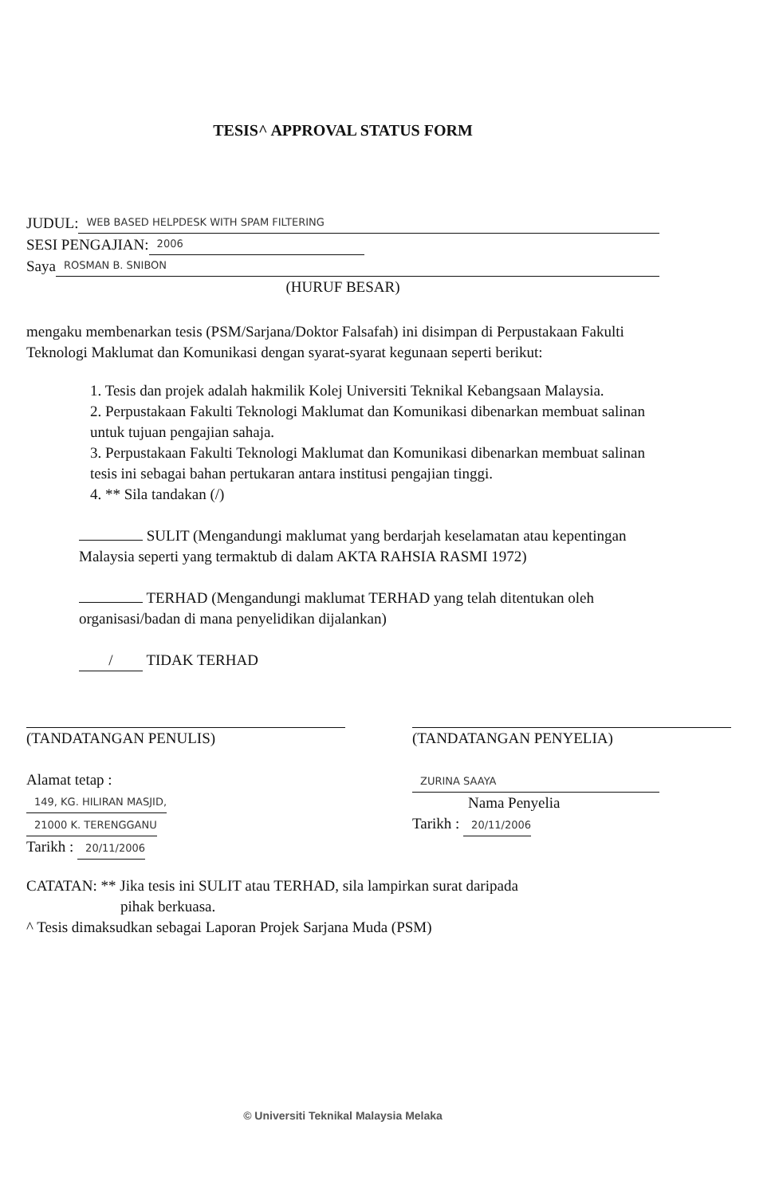TESIS^ APPROVAL STATUS FORM
JUDUL: WEB BASED HELPDESK WITH SPAM FILTERING
SESI PENGAJIAN: 2006
Saya ROSMAN B. SNIBON
(HURUF BESAR)
mengaku membenarkan tesis (PSM/Sarjana/Doktor Falsafah) ini disimpan di Perpustakaan Fakulti Teknologi Maklumat dan Komunikasi dengan syarat-syarat kegunaan seperti berikut:
1. Tesis dan projek adalah hakmilik Kolej Universiti Teknikal Kebangsaan Malaysia.
2. Perpustakaan Fakulti Teknologi Maklumat dan Komunikasi dibenarkan membuat salinan untuk tujuan pengajian sahaja.
3. Perpustakaan Fakulti Teknologi Maklumat dan Komunikasi dibenarkan membuat salinan tesis ini sebagai bahan pertukaran antara institusi pengajian tinggi.
4. ** Sila tandakan (/)
SULIT (Mengandungi maklumat yang berdarjah keselamatan atau kepentingan Malaysia seperti yang termaktub di dalam AKTA RAHSIA RASMI 1972)
TERHAD (Mengandungi maklumat TERHAD yang telah ditentukan oleh organisasi/badan di mana penyelidikan dijalankan)
/ TIDAK TERHAD
(TANDATANGAN PENULIS)
Alamat tetap : 149, KG. HILIRAN MASJID,
21000 K. TERENGGANU
Tarikh : 20/11/2006
(TANDATANGAN PENYELIA)
ZURINA SAAYA
Nama Penyelia
Tarikh : 20/11/2006
CATATAN: ** Jika tesis ini SULIT atau TERHAD, sila lampirkan surat daripada
pihak berkuasa.
^ Tesis dimaksudkan sebagai Laporan Projek Sarjana Muda (PSM)
© Universiti Teknikal Malaysia Melaka